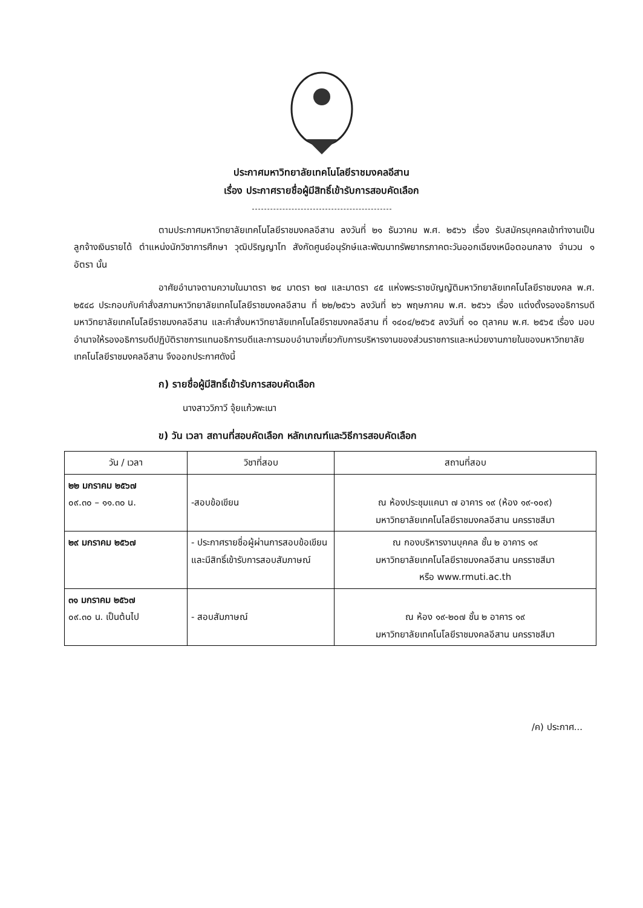ประกาศมหาวิทยาลัยเทคโนโลยีราชมงคลอีสาน
เรื่อง ประกาศรายชื่อผู้มีสิทธิ์เข้ารับการสอบคัดเลือก
ตามประกาศมหาวิทยาลัยเทคโนโลยีราชมงคลอีสาน ลงวันที่ ๒๑ ธันวาคม พ.ศ. ๒๕๖๖ เรื่อง รับสมัครบุคคลเข้าทำงานเป็นลูกจ้างเงินรายได้ ตำแหน่งนักวิชาการศึกษา วุฒิปริญญาโท สังกัดศูนย์อนุรักษ์และพัฒนาทรัพยากรภาคตะวันออกเฉียงเหนือตอนกลาง จำนวน ๑ อัตรา นั้น
อาศัยอำนาจตามความในมาตรา ๒๔ มาตรา ๒๗ และมาตรา ๔๕ แห่งพระราชบัญญัติมหาวิทยาลัยเทคโนโลยีราชมงคล พ.ศ. ๒๕๔๘ ประกอบกับคำสั่งสภามหาวิทยาลัยเทคโนโลยีราชมงคลอีสาน ที่ ๒๒/๒๕๖๖ ลงวันที่ ๒๖ พฤษภาคม พ.ศ. ๒๕๖๖ เรื่อง แต่งตั้งรองอธิการบดี มหาวิทยาลัยเทคโนโลยีราชมงคลอีสาน และคำสั่งมหาวิทยาลัยเทคโนโลยีราชมงคลอีสาน ที่ ๑๔๐๔/๒๕๖๕ ลงวันที่ ๑๐ ตุลาคม พ.ศ. ๒๕๖๕ เรื่อง มอบอำนาจให้รองอธิการบดีปฏิบัติราชการแทนอธิการบดีและการมอบอำนาจเกี่ยวกับการบริหารงานของส่วนราชการและหน่วยงานภายในของมหาวิทยาลัยเทคโนโลยีราชมงคลอีสาน จึงออกประกาศดังนี้
ก) รายชื่อผู้มีสิทธิ์เข้ารับการสอบคัดเลือก
นางสาววิภาวี จุ้ยแก้วพะเนา
ข) วัน เวลา สถานที่สอบคัดเลือก หลักเกณฑ์และวิธีการสอบคัดเลือก
| วัน / เวลา | วิชาที่สอบ | สถานที่สอบ |
| --- | --- | --- |
| ๒๒ มกราคม ๒๕๖๗ ๐๙.๓๐ – ๑๑.๓๐ น. | -สอบข้อเขียน | ณ ห้องประชุมแคนา ๗ อาคาร ๑๙ (ห้อง ๑๙-๑๐๙) มหาวิทยาลัยเทคโนโลยีราชมงคลอีสาน นครราชสีมา |
| ๒๙ มกราคม ๒๕๖๗ | - ประกาศรายชื่อผู้ผ่านการสอบข้อเขียนและมีสิทธิ์เข้ารับการสอบสัมภาษณ์ | ณ กองบริหารงานบุคคล ชั้น ๒ อาคาร ๑๙ มหาวิทยาลัยเทคโนโลยีราชมงคลอีสาน นครราชสีมา หรือ www.rmuti.ac.th |
| ๓๑ มกราคม ๒๕๖๗ ๐๙.๓๐ น. เป็นต้นไป | - สอบสัมภาษณ์ | ณ ห้อง ๑๙-๒๐๗ ชั้น ๒ อาคาร ๑๙ มหาวิทยาลัยเทคโนโลยีราชมงคลอีสาน นครราชสีมา |
/ค) ประกาศ...